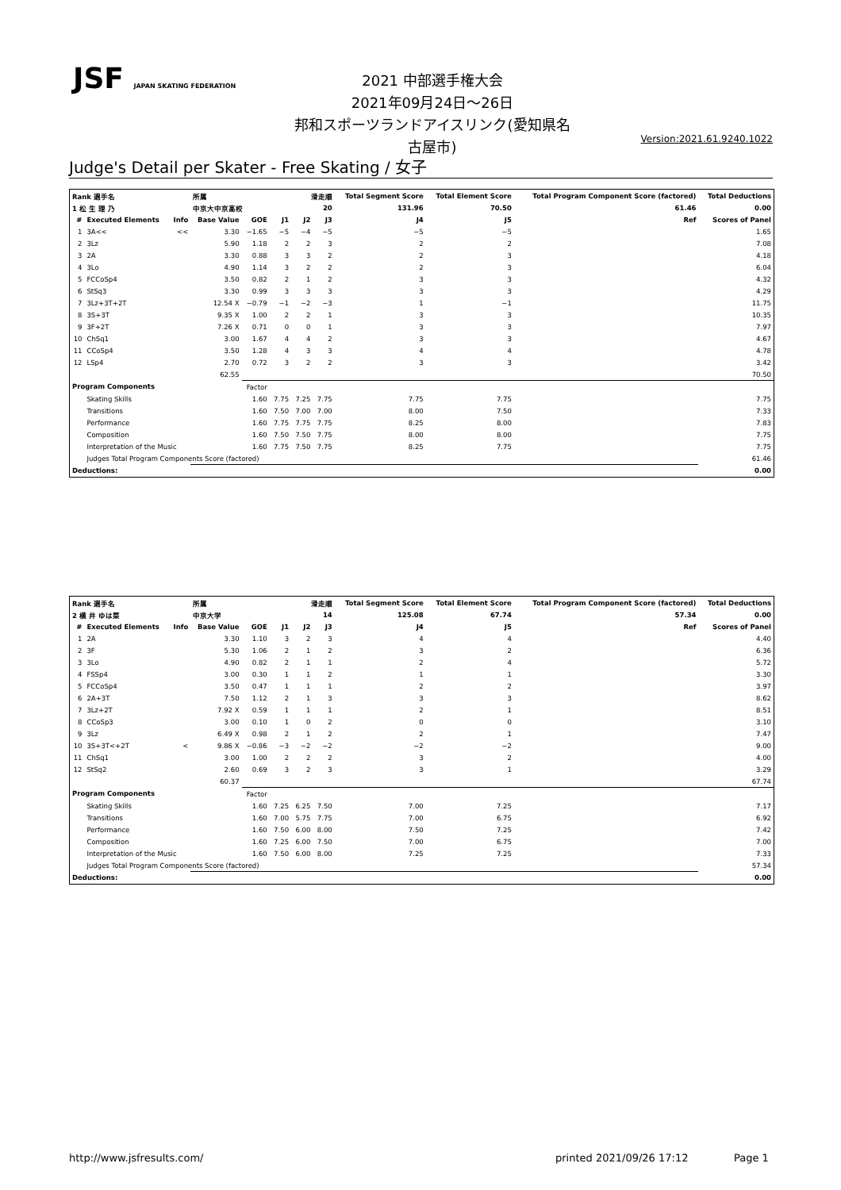JSF JAPAN SKATING FEDERATION
2021 中部選手権大会
2021年09月24日～26日
邦和スポーツランドアイスリンク(愛知県名古屋市)
Version:2021.61.9240.1022
Judge's Detail per Skater - Free Skating / 女子
| Rank 選手名 | | | 所属 | | 滑走順 | | | Total Segment Score | Total Element Score | | Total Program Component Score (factored) | Total Deductions |
| --- | --- | --- | --- | --- | --- | --- | --- | --- | --- | --- | --- | --- |
| 1 松 生 理 乃 | | | 中京大中京高校 | | 20 | | | 131.96 | 70.50 | | 61.46 | 0.00 |
| # | Executed Elements | Info | Base Value | GOE | J1 | J2 | J3 | J4 | J5 | Ref | | Scores of Panel |
| 1 | 3A<< | << | 3.30 | −1.65 | −5 | −4 | −5 | −5 | −5 | | | 1.65 |
| 2 | 3Lz | | 5.90 | 1.18 | 2 | 2 | 3 | 2 | 2 | | | 7.08 |
| 3 | 2A | | 3.30 | 0.88 | 3 | 3 | 2 | 2 | 3 | | | 4.18 |
| 4 | 3Lo | | 4.90 | 1.14 | 3 | 2 | 2 | 2 | 3 | | | 6.04 |
| 5 | FCCoSp4 | | 3.50 | 0.82 | 2 | 1 | 2 | 3 | 3 | | | 4.32 |
| 6 | StSq3 | | 3.30 | 0.99 | 3 | 3 | 3 | 3 | 3 | | | 4.29 |
| 7 | 3Lz+3T+2T | | 12.54 X | −0.79 | −1 | −2 | −3 | 1 | −1 | | | 11.75 |
| 8 | 3S+3T | | 9.35 X | 1.00 | 2 | 2 | 1 | 3 | 3 | | | 10.35 |
| 9 | 3F+2T | | 7.26 X | 0.71 | 0 | 0 | 1 | 3 | 3 | | | 7.97 |
| 10 | ChSq1 | | 3.00 | 1.67 | 4 | 4 | 2 | 3 | 3 | | | 4.67 |
| 11 | CCoSp4 | | 3.50 | 1.28 | 4 | 3 | 3 | 4 | 4 | | | 4.78 |
| 12 | LSp4 | | 2.70 | 0.72 | 3 | 2 | 2 | 3 | 3 | | | 3.42 |
| 62.55 | | | | | | | | | | | | 70.50 |
| Program Components | | | | Factor | | | | | | | | |
| | Skating Skills | | | 1.60 | 7.75 | 7.25 | 7.75 | 7.75 | 7.75 | | | 7.75 |
| | Transitions | | | 1.60 | 7.50 | 7.00 | 7.00 | 8.00 | 7.50 | | | 7.33 |
| | Performance | | | 1.60 | 7.75 | 7.75 | 7.75 | 8.25 | 8.00 | | | 7.83 |
| | Composition | | | 1.60 | 7.50 | 7.50 | 7.75 | 8.00 | 8.00 | | | 7.75 |
| | Interpretation of the Music | | | 1.60 | 7.75 | 7.50 | 7.75 | 8.25 | 7.75 | | | 7.75 |
| | Judges Total Program Components Score (factored) | | | | | | | | | | | 61.46 |
| Deductions: | | | | | | | | | | | | 0.00 |
| Rank 選手名 | | | 所属 | | 滑走順 | | | Total Segment Score | Total Element Score | | Total Program Component Score (factored) | Total Deductions |
| --- | --- | --- | --- | --- | --- | --- | --- | --- | --- | --- | --- | --- |
| 2 横 井 ゆは菜 | | | 中京大学 | | 14 | | | 125.08 | 67.74 | | 57.34 | 0.00 |
| # | Executed Elements | Info | Base Value | GOE | J1 | J2 | J3 | J4 | J5 | Ref | | Scores of Panel |
| 1 | 2A | | 3.30 | 1.10 | 3 | 2 | 3 | 4 | 4 | | | 4.40 |
| 2 | 3F | | 5.30 | 1.06 | 2 | 1 | 2 | 3 | 2 | | | 6.36 |
| 3 | 3Lo | | 4.90 | 0.82 | 2 | 1 | 1 | 2 | 4 | | | 5.72 |
| 4 | FSSp4 | | 3.00 | 0.30 | 1 | 1 | 2 | 1 | 1 | | | 3.30 |
| 5 | FCCoSp4 | | 3.50 | 0.47 | 1 | 1 | 1 | 2 | 2 | | | 3.97 |
| 6 | 2A+3T | | 7.50 | 1.12 | 2 | 1 | 3 | 3 | 3 | | | 8.62 |
| 7 | 3Lz+2T | | 7.92 X | 0.59 | 1 | 1 | 1 | 2 | 1 | | | 8.51 |
| 8 | CCoSp3 | | 3.00 | 0.10 | 1 | 0 | 2 | 0 | 0 | | | 3.10 |
| 9 | 3Lz | | 6.49 X | 0.98 | 2 | 1 | 2 | 2 | 1 | | | 7.47 |
| 10 | 3S+3T<+2T | < | 9.86 X | −0.86 | −3 | −2 | −2 | −2 | −2 | | | 9.00 |
| 11 | ChSq1 | | 3.00 | 1.00 | 2 | 2 | 2 | 3 | 2 | | | 4.00 |
| 12 | StSq2 | | 2.60 | 0.69 | 3 | 2 | 3 | 3 | 1 | | | 3.29 |
| 60.37 | | | | | | | | | | | | 67.74 |
| Program Components | | | | Factor | | | | | | | | |
| | Skating Skills | | | 1.60 | 7.25 | 6.25 | 7.50 | 7.00 | 7.25 | | | 7.17 |
| | Transitions | | | 1.60 | 7.00 | 5.75 | 7.75 | 7.00 | 6.75 | | | 6.92 |
| | Performance | | | 1.60 | 7.50 | 6.00 | 8.00 | 7.50 | 7.25 | | | 7.42 |
| | Composition | | | 1.60 | 7.25 | 6.00 | 7.50 | 7.00 | 6.75 | | | 7.00 |
| | Interpretation of the Music | | | 1.60 | 7.50 | 6.00 | 8.00 | 7.25 | 7.25 | | | 7.33 |
| | Judges Total Program Components Score (factored) | | | | | | | | | | | 57.34 |
| Deductions: | | | | | | | | | | | | 0.00 |
http://www.jsfresults.com/ printed 2021/09/26 17:12 Page 1